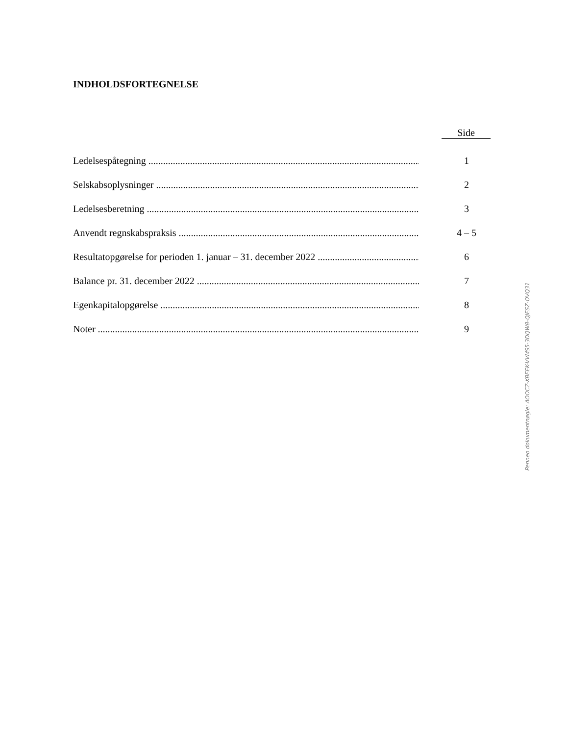INDHOLDSFORTEGNELSE
Side
Ledelsespåtegning .......................................................................................................................... 1
Selskabsoplysninger ...................................................................................................................... 2
Ledelsesberetning .......................................................................................................................... 3
Anvendt regnskabspraksis .............................................................................................................. 4 – 5
Resultatopgørelse for perioden 1. januar – 31. december 2022 .............................................. 6
Balance pr. 31. december 2022 ....................................................................................................... 7
Egenkapitalopgørelse ..................................................................................................................... 8
Noter ................................................................................................................................................ 9
Penneo dokumentnøgle: AOOCZ-XBEEK-VVMS5-3DQW8-QJESZ-OVQ31